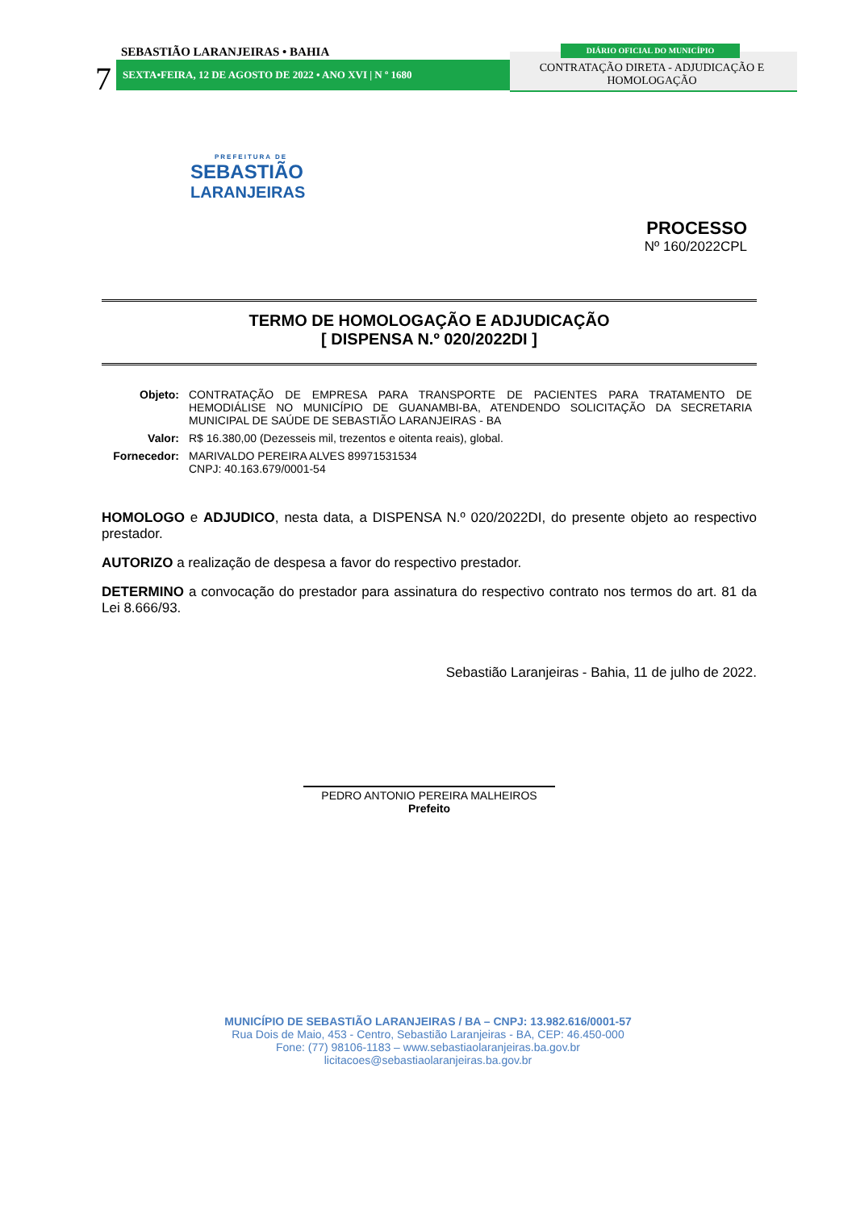SEBASTIÃO LARANJEIRAS • BAHIA
7 SEXTA•FEIRA, 12 DE AGOSTO DE 2022 • ANO XVI | N º 1680
DIÁRIO OFICIAL DO MUNICÍPIO
CONTRATAÇÃO DIRETA - ADJUDICAÇÃO E HOMOLOGAÇÃO
PREFEITURA DE
SEBASTIÃO
LARANJEIRAS
PROCESSO
Nº 160/2022CPL
TERMO DE HOMOLOGAÇÃO E ADJUDICAÇÃO
[ DISPENSA N.º 020/2022DI ]
| Objeto: | CONTRATAÇÃO DE EMPRESA PARA TRANSPORTE DE PACIENTES PARA TRATAMENTO DE HEMODIÁLISE NO MUNICÍPIO DE GUANAMBI-BA, ATENDENDO SOLICITAÇÃO DA SECRETARIA MUNICIPAL DE SAÚDE DE SEBASTIÃO LARANJEIRAS - BA |
| Valor: | R$ 16.380,00 (Dezesseis mil, trezentos e oitenta reais), global. |
| Fornecedor: | MARIVALDO PEREIRA ALVES 89971531534 CNPJ: 40.163.679/0001-54 |
HOMOLOGO e ADJUDICO, nesta data, a DISPENSA N.º 020/2022DI, do presente objeto ao respectivo prestador.
AUTORIZO a realização de despesa a favor do respectivo prestador.
DETERMINO a convocação do prestador para assinatura do respectivo contrato nos termos do art. 81 da Lei 8.666/93.
Sebastião Laranjeiras - Bahia, 11 de julho de 2022.
PEDRO ANTONIO PEREIRA MALHEIROS
Prefeito
MUNICÍPIO DE SEBASTIÃO LARANJEIRAS / BA – CNPJ: 13.982.616/0001-57
Rua Dois de Maio, 453 - Centro, Sebastião Laranjeiras - BA, CEP: 46.450-000
Fone: (77) 98106-1183 – www.sebastiaolaranjeiras.ba.gov.br
licitacoes@sebastiaolaranjeiras.ba.gov.br